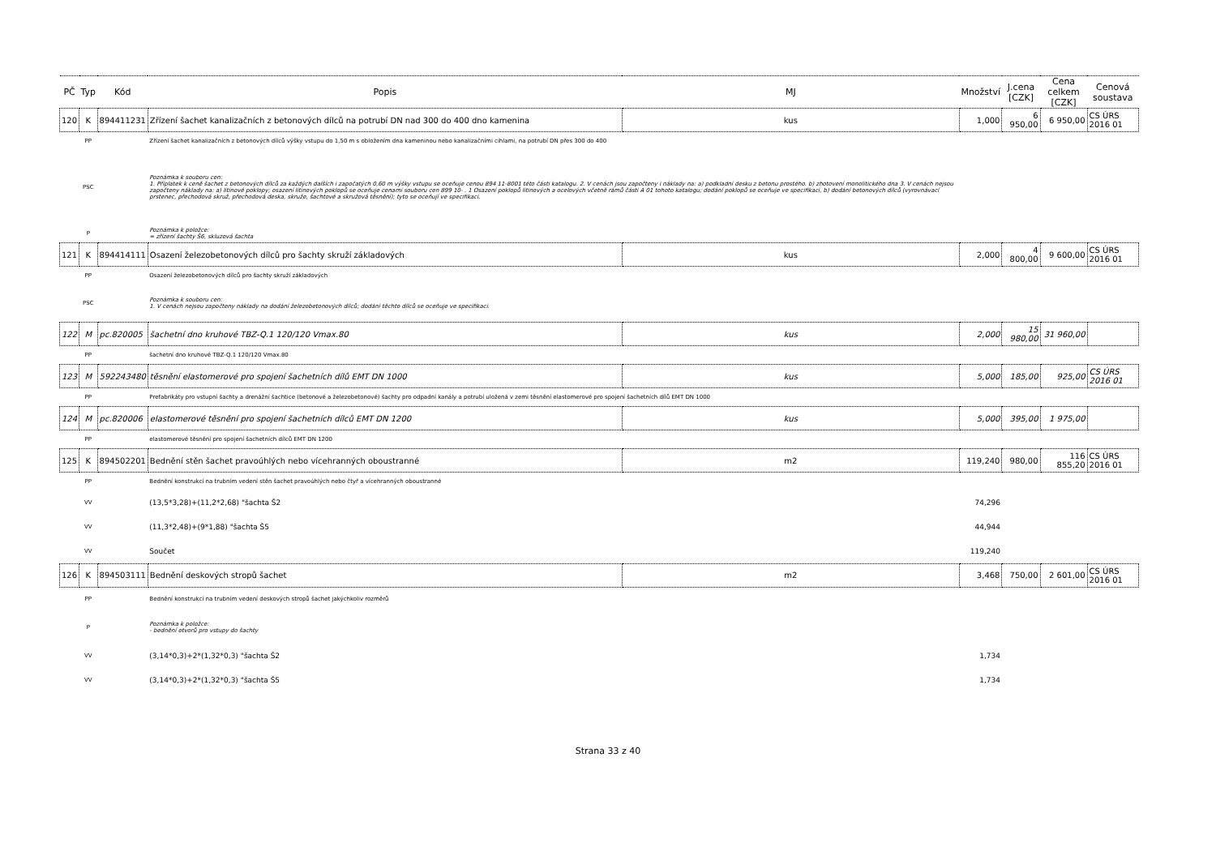| PČ | Typ | Kód | Popis | MJ | Množství | J.cena [CZK] | Cena celkem [CZK] | Cenová soustava |
| --- | --- | --- | --- | --- | --- | --- | --- | --- |
| 120 | K | 894411231 | Zřízení šachet kanalizačních z betonových dílců na potrubí DN nad 300 do 400 dno kamenina | kus | 1,000 | 6 950,00 | 6 950,00 | CS ÚRS 2016 01 |
| | PP | | Zřízení šachet kanalizačních z betonových dílců výšky vstupu do 1,50 m s obložením dna kameninou nebo kanalizačními cihlami, na potrubí DN přes 300 do 400 | | | | | |
| | PSC | | Poznámka k souboru cen: 1. Příplatek k ceně šachet z betonových dílců za každých dalších i započatých 0,60 m výšky vstupu se oceňuje cenou 894 11-8001 této části katalogu. 2. V cenách jsou započteny i náklady na: a) podkladní desku z betonu prostého. b) zhotovení monolitického dna 3. V cenách nejsou započteny náklady na: a) litinové poklopy; osazení litinových poklopů se oceňuje cenami souboru cen 899 10- . 1 Osazení poklopů litinových a ocelových včetně rámů části A 01 tohoto katalogu; dodání poklopů se oceňuje ve specifikaci, b) dodání betonových dílců (vyrovnávací prstenec, přechodová skruž, přechodová deska, skruže, šachtové a skružová těsnění); tyto se oceňují ve specifikaci. | | | | | |
| | P | | Poznámka k položce: = zřízení šachty Š6, skluzová šachta | | | | | |
| 121 | K | 894414111 | Osazení železobetonových dílců pro šachty skruží základových | kus | 2,000 | 4 800,00 | 9 600,00 | CS ÚRS 2016 01 |
| | PP | | Osazení železobetonových dílců pro šachty skruží základových | | | | | |
| | PSC | | Poznámka k souboru cen: 1. V cenách nejsou započteny náklady na dodání železobetonových dílců; dodání těchto dílců se oceňuje ve specifikaci. | | | | | |
| 122 | M | pc.820005 | šachetní dno kruhové TBZ-Q.1 120/120 Vmax.80 | kus | 2,000 | 15 980,00 | 31 960,00 | |
| | PP | | šachetní dno kruhové TBZ-Q.1 120/120 Vmax.80 | | | | | |
| 123 | M | 592243480 | těsnění elastomerové pro spojení šachetních dílů EMT DN 1000 | kus | 5,000 | 185,00 | 925,00 | CS ÚRS 2016 01 |
| | PP | | Prefabrikáty pro vstupní šachty a drenážní šachtice (betonové a železobetonové) šachty pro odpadní kanály a potrubí uložená v zemi těsnění elastomerové pro spojení šachetních dílů EMT DN 1000 | | | | | |
| 124 | M | pc.820006 | elastomerové těsnění pro spojení šachetních dílců EMT DN 1200 | kus | 5,000 | 395,00 | 1 975,00 | |
| | PP | | elastomerové těsnění pro spojení šachetních dílců EMT DN 1200 | | | | | |
| 125 | K | 894502201 | Bednění stěn šachet pravoúhlých nebo vícehranných oboustranné | m2 | 119,240 | 980,00 | 116 855,20 | CS ÚRS 2016 01 |
| | PP | | Bednění konstrukcí na trubním vedení stěn šachet pravoúhlých nebo čtyř a vícehranných oboustranné | | | | | |
| | VV | | (13,5*3,28)+(11,2*2,68) "šachta Š2 | | 74,296 | | | |
| | VV | | (11,3*2,48)+(9*1,88) "šachta Š5 | | 44,944 | | | |
| | VV | | Součet | | 119,240 | | | |
| 126 | K | 894503111 | Bednění deskových stropů šachet | m2 | 3,468 | 750,00 | 2 601,00 | CS ÚRS 2016 01 |
| | PP | | Bednění konstrukcí na trubním vedení deskových stropů šachet jakýchkoliv rozměrů | | | | | |
| | P | | Poznámka k položce: - bednění otvorů pro vstupy do šachty | | | | | |
| | VV | | (3,14*0,3)+2*(1,32*0,3) "šachta Š2 | | 1,734 | | | |
| | VV | | (3,14*0,3)+2*(1,32*0,3) "šachta Š5 | | 1,734 | | | |
Strana 33 z 40